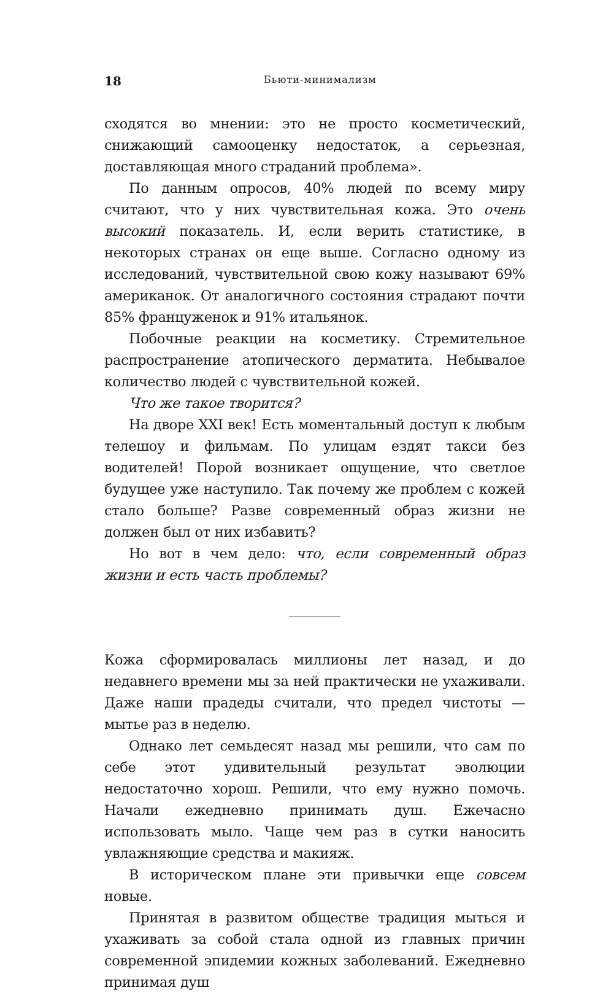18 Бьюти-минимализм
сходятся во мнении: это не просто косметический, снижающий самооценку недостаток, а серьезная, доставляющая много страданий проблема».
По данным опросов, 40% людей по всему миру считают, что у них чувствительная кожа. Это очень высокий показатель. И, если верить статистике, в некоторых странах он еще выше. Согласно одному из исследований, чувствительной свою кожу называют 69% американок. От аналогичного состояния страдают почти 85% француженок и 91% итальянок.
Побочные реакции на косметику. Стремительное распространение атопического дерматита. Небывалое количество людей с чувствительной кожей.
Что же такое творится?
На дворе XXI век! Есть моментальный доступ к любым телешоу и фильмам. По улицам ездят такси без водителей! Порой возникает ощущение, что светлое будущее уже наступило. Так почему же проблем с кожей стало больше? Разве современный образ жизни не должен был от них избавить?
Но вот в чем дело: что, если современный образ жизни и есть часть проблемы?
Кожа сформировалась миллионы лет назад, и до недавнего времени мы за ней практически не ухаживали. Даже наши прадеды считали, что предел чистоты — мытье раз в неделю.
Однако лет семьдесят назад мы решили, что сам по себе этот удивительный результат эволюции недостаточно хорош. Решили, что ему нужно помочь. Начали ежедневно принимать душ. Ежечасно использовать мыло. Чаще чем раз в сутки наносить увлажняющие средства и макияж.
В историческом плане эти привычки еще совсем новые.
Принятая в развитом обществе традиция мыться и ухаживать за собой стала одной из главных причин современной эпидемии кожных заболеваний. Ежедневно принимая душ